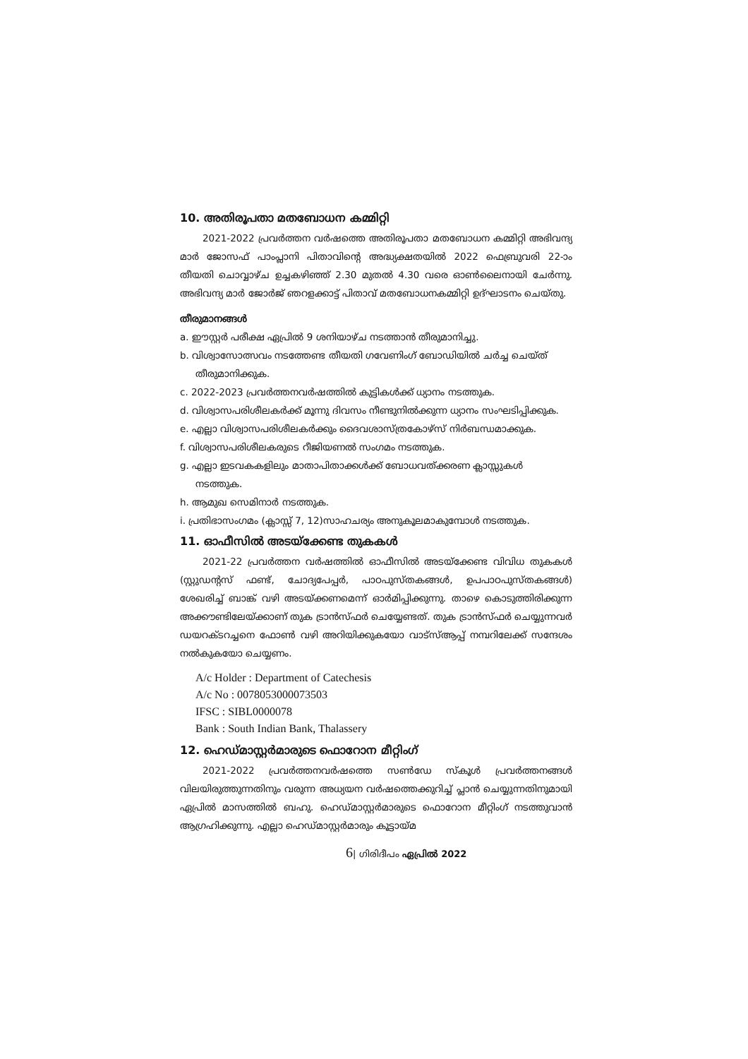10. അതിരൂപതാ മതബോധന കമ്മിറ്റി
2021-2022 പ്രവർത്തന വർഷത്തെ അതിരൂപതാ മതബോധന കമ്മിറ്റി അഭിവന്ദ്യ മാർ ജോസഫ് പാംപ്ലാനി പിതാവിന്റെ അദ്ധ്യക്ഷതയിൽ 2022 ഫെബ്രുവരി 22-ാം തീയതി ചൊവ്വാഴ്ച ഉച്ചകഴിഞ്ഞ് 2.30 മുതൽ 4.30 വരെ ഓൺലൈനായി ചേർന്നു. അഭിവന്ദ്യ മാർ ജോർജ് ഞറളക്കാട്ട് പിതാവ് മതബോധനകമ്മിറ്റി ഉദ്ഘാടനം ചെയ്തു.
തീരുമാനങ്ങൾ
a. ഈസ്റ്റർ പരീക്ഷ ഏപ്രിൽ 9 ശനിയാഴ്ച നടത്താൻ തീരുമാനിച്ചു.
b. വിശ്വാസോത്സവം നടത്തേണ്ട തീയതി ഗവേണിംഗ് ബോഡിയിൽ ചർച്ച ചെയ്ത് തീരുമാനിക്കുക.
c. 2022-2023 പ്രവർത്തനവർഷത്തിൽ കുട്ടികൾക്ക് ധ്യാനം നടത്തുക.
d. വിശ്വാസപരിശീലകർക്ക് മൂന്നു ദിവസം നീണ്ടുനിൽക്കുന്ന ധ്യാനം സംഘടിപ്പിക്കുക.
e. എല്ലാ വിശ്വാസപരിശീലകർക്കും ദൈവശാസ്ത്രകോഴ്സ് നിർബന്ധമാക്കുക.
f. വിശ്വാസപരിശീലകരുടെ റീജിയണൽ സംഗമം നടത്തുക.
g. എല്ലാ ഇടവകകളിലും മാതാപിതാക്കൾക്ക് ബോധവത്ക്കരണ ക്ലാസ്സുകൾ നടത്തുക.
h. ആമുഖ സെമിനാർ നടത്തുക.
i. പ്രതിഭാസംഗമം (ക്ലാസ്സ് 7, 12)സാഹചര്യം അനുകൂലമാകുമ്പോൾ നടത്തുക.
11. ഓഫീസിൽ അടയ്ക്കേണ്ട തുകകൾ
2021-22 പ്രവർത്തന വർഷത്തിൽ ഓഫീസിൽ അടയ്ക്കേണ്ട വിവിധ തുകകൾ (സ്റ്റുഡന്റസ് ഫണ്ട്, ചോദ്യപേപ്പർ, പാഠപുസ്തകങ്ങൾ, ഉപപാഠപുസ്തകങ്ങൾ) ശേഖരിച്ച് ബാങ്ക് വഴി അടയ്ക്കണമെന്ന് ഓർമിപ്പിക്കുന്നു. താഴെ കൊടുത്തിരിക്കുന്ന അക്കൗണ്ടിലേയ്ക്കാണ് തുക ട്രാൻസ്ഫർ ചെയ്യേണ്ടത്. തുക ട്രാൻസ്ഫർ ചെയ്യുന്നവർ ഡയറക്ടറച്ചനെ ഫോൺ വഴി അറിയിക്കുകയോ വാട്സ്ആപ്പ് നമ്പറിലേക്ക് സന്ദേശം നൽകുകയോ ചെയ്യണം.
A/c Holder : Department of Catechesis
A/c No : 0078053000073503
IFSC : SIBL0000078
Bank : South Indian Bank, Thalassery
12. ഹെഡ്മാസ്റ്റർമാരുടെ ഫൊറോന മീറ്റിംഗ്
2021-2022 പ്രവർത്തനവർഷത്തെ സൺഡേ സ്കൂൾ പ്രവർത്തനങ്ങൾ വിലയിരുത്തുന്നതിനും വരുന്ന അധ്യയന വർഷത്തെക്കുറിച്ച് പ്ലാൻ ചെയ്യുന്നതിനുമായി ഏപ്രിൽ മാസത്തിൽ ബഹു. ഹെഡ്മാസ്റ്റർമാരുടെ ഫൊറോന മീറ്റിംഗ് നടത്തുവാൻ ആഗ്രഹിക്കുന്നു. എല്ലാ ഹെഡ്മാസ്റ്റർമാരും കൂട്ടായ്മ
6| ഗിരിദീപം ഏപ്രിൽ 2022